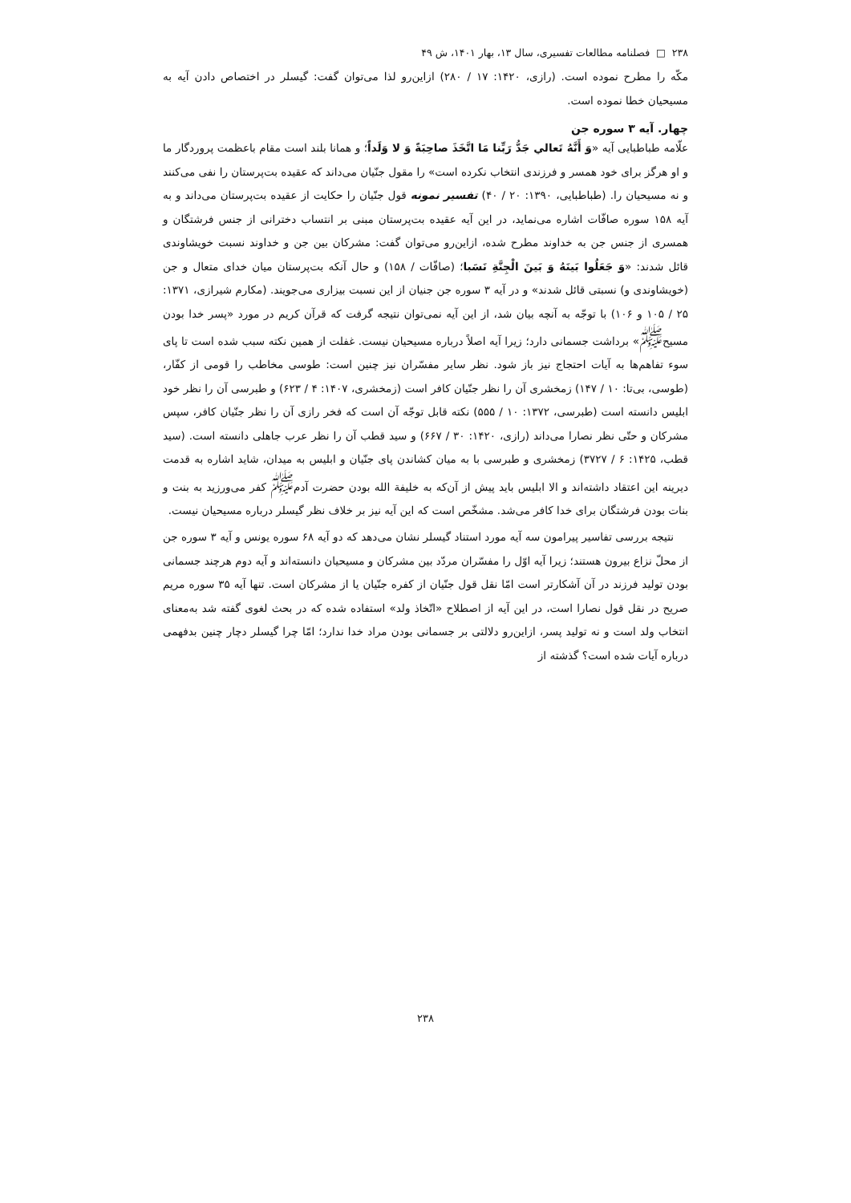۲۳۸ □ فصلنامه مطالعات تفسیری، سال ۱۳، بهار ۱۴۰۱، ش ۴۹
مکّه را مطرح نموده است. (رازی، ۱۴۲۰: ۱۷ / ۲۸۰) ازاین‌رو لذا می‌توان گفت: گیسلر در اختصاص دادن آیه به مسیحیان خطا نموده است.
چهار. آیه ۳ سوره جن
علّامه طباطبایی آیه «وَ أَنَّهُ تَعالي جَدُّ رَبِّنا مَا اتَّخَذَ صاحِبَةً وَ لا وَلَداً؛ و همانا بلند است مقام باعظمت پروردگار ما و او هرگز برای خود همسر و فرزندی انتخاب نکرده است» را مقول جنّیان می‌داند که عقیده بت‌پرستان را نفی می‌کنند و نه مسیحیان را. (طباطبایی، ۱۳۹۰: ۲۰ / ۴۰) تفسیر نمونه قول جنّیان را حکایت از عقیده بت‌پرستان می‌داند و به آیه ۱۵۸ سوره صافّات اشاره می‌نماید، در این آیه عقیده بت‌پرستان مبنی بر انتساب دخترانی از جنس فرشتگان و همسری از جنس جن به خداوند مطرح شده، ازاین‌رو می‌توان گفت: مشرکان بین جن و خداوند نسبت خویشاوندی قائل شدند: «وَ جَعَلُوا بَينَهُ وَ بَينَ الْجِنَّةِ نَسَبا؛ (صافّات / ۱۵۸) و حال آنکه بت‌پرستان میان خدای متعال و جن (خویشاوندی و) نسبتی قائل شدند» و در آیه ۳ سوره جن جنیان از این نسبت بیزاری می‌جویند. (مکارم شیرازی، ۱۳۷۱: ۲۵ / ۱۰۵ و ۱۰۶) با توجّه به آنچه بیان شد، از این آیه نمی‌توان نتیجه گرفت که قرآن کریم در مورد «پسر خدا بودن مسیح<sup>ﷺ</sup>» برداشت جسمانی دارد؛ زیرا آیه اصلاً درباره مسیحیان نیست. غفلت از همین نکته سبب شده است تا پای سوء تفاهم‌ها به آیات احتجاج نیز باز شود. نظر سایر مفسّران نیز چنین است: طوسی مخاطب را قومی از کفّار، (طوسی، بی‌تا: ۱۰ / ۱۴۷) زمخشری آن را نظر جنّیان کافر است (زمخشری، ۱۴۰۷: ۴ / ۶۲۳) و طبرسی آن را نظر خود ابلیس دانسته است (طبرسی، ۱۳۷۲: ۱۰ / ۵۵۵) نکته قابل توجّه آن است که فخر رازی آن را نظر جنّیان کافر، سپس مشرکان و حتّی نظر نصارا می‌داند (رازی، ۱۴۲۰: ۳۰ / ۶۶۷) و سید قطب آن را نظر عرب جاهلی دانسته است. (سید قطب، ۱۴۲۵: ۶ / ۳۷۲۷) زمخشری و طبرسی با به میان کشاندن پای جنّیان و ابلیس به میدان، شاید اشاره به قدمت دیرینه این اعتقاد داشته‌اند و الا ابلیس باید پیش از آن‌که به خلیفة الله بودن حضرت آدم<sup>ﷺ</sup> کفر می‌ورزید به بنت و بنات بودن فرشتگان برای خدا کافر می‌شد. مشخّص است که این آیه نیز بر خلاف نظر گیسلر درباره مسیحیان نیست.
نتیجه بررسی تفاسیر پیرامون سه آیه مورد استناد گیسلر نشان می‌دهد که دو آیه ۶۸ سوره یونس و آیه ۳ سوره جن از محلّ نزاع بیرون هستند؛ زیرا آیه اوّل را مفسّران مردّد بین مشرکان و مسیحیان دانسته‌اند و آیه دوم هرچند جسمانی بودن تولید فرزند در آن آشکارتر است امّا نقل قول جنّیان از کفره جنّیان یا از مشرکان است. تنها آیه ۳۵ سوره مریم صریح در نقل قول نصارا است، در این آیه از اصطلاح «اتّخاذ ولد» استفاده شده که در بحث لغوی گفته شد به‌معنای انتخاب ولد است و نه تولید پسر، ازاین‌رو دلالتی بر جسمانی بودن مراد خدا ندارد؛ امّا چرا گیسلر دچار چنین بدفهمی درباره آیات شده است؟ گذشته از
۲۳۸